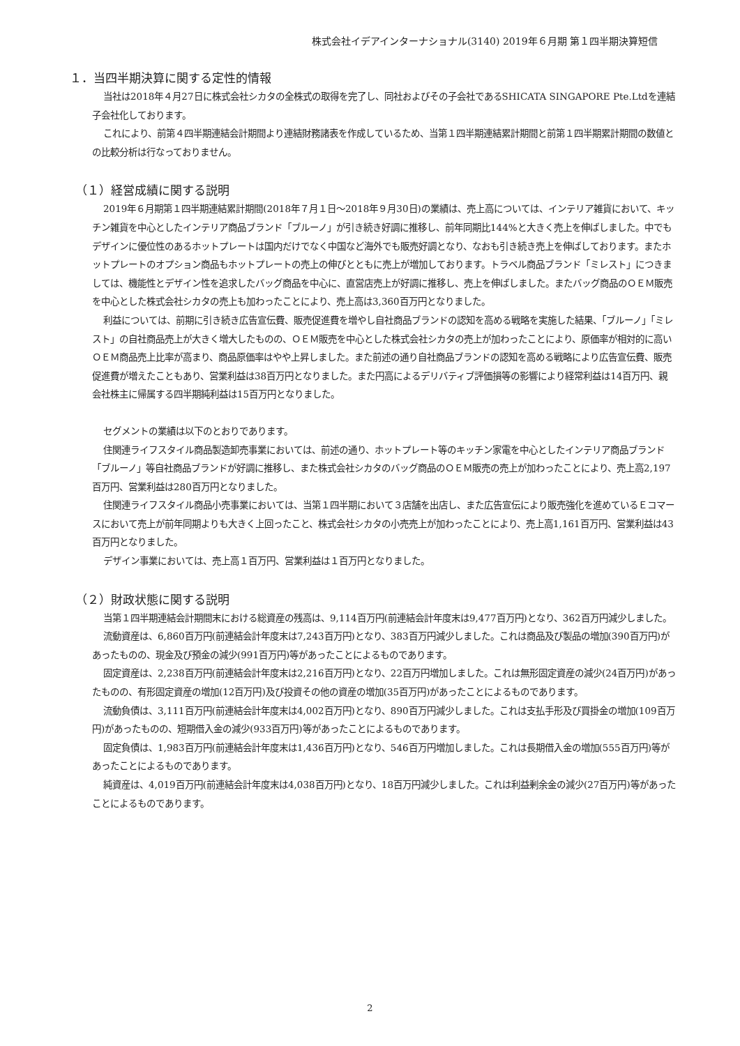株式会社イデアインターナショナル(3140) 2019年６月期 第１四半期決算短信
１．当四半期決算に関する定性的情報
当社は2018年４月27日に株式会社シカタの全株式の取得を完了し、同社およびその子会社であるSHICATA SINGAPORE Pte.Ltdを連結子会社化しております。
これにより、前第４四半期連結会計期間より連結財務諸表を作成しているため、当第１四半期連結累計期間と前第１四半期累計期間の数値との比較分析は行なっておりません。
（１）経営成績に関する説明
2019年６月期第１四半期連結累計期間(2018年７月１日～2018年９月30日)の業績は、売上高については、インテリア雑貨において、キッチン雑貨を中心としたインテリア商品ブランド「ブルーノ」が引き続き好調に推移し、前年同期比144%と大きく売上を伸ばしました。中でもデザインに優位性のあるホットプレートは国内だけでなく中国など海外でも販売好調となり、なおも引き続き売上を伸ばしております。またホットプレートのオプション商品もホットプレートの売上の伸びとともに売上が増加しております。トラベル商品ブランド「ミレスト」につきましては、機能性とデザイン性を追求したバッグ商品を中心に、直営店売上が好調に推移し、売上を伸ばしました。またバッグ商品のＯＥＭ販売を中心とした株式会社シカタの売上も加わったことにより、売上高は3,360百万円となりました。
利益については、前期に引き続き広告宣伝費、販売促進費を増やし自社商品ブランドの認知を高める戦略を実施した結果、「ブルーノ」「ミレスト」の自社商品売上が大きく増大したものの、ＯＥＭ販売を中心とした株式会社シカタの売上が加わったことにより、原価率が相対的に高いＯＥＭ商品売上比率が高まり、商品原価率はやや上昇しました。また前述の通り自社商品ブランドの認知を高める戦略により広告宣伝費、販売促進費が増えたこともあり、営業利益は38百万円となりました。また円高によるデリバティブ評価損等の影響により経常利益は14百万円、親会社株主に帰属する四半期純利益は15百万円となりました。
セグメントの業績は以下のとおりであります。
住関連ライフスタイル商品製造卸売事業においては、前述の通り、ホットプレート等のキッチン家電を中心としたインテリア商品ブランド「ブルーノ」等自社商品ブランドが好調に推移し、また株式会社シカタのバッグ商品のＯＥＭ販売の売上が加わったことにより、売上高2,197百万円、営業利益は280百万円となりました。
住関連ライフスタイル商品小売事業においては、当第１四半期において３店舗を出店し、また広告宣伝により販売強化を進めているＥコマースにおいて売上が前年同期よりも大きく上回ったこと、株式会社シカタの小売売上が加わったことにより、売上高1,161百万円、営業利益は43百万円となりました。
デザイン事業においては、売上高１百万円、営業利益は１百万円となりました。
（２）財政状態に関する説明
当第１四半期連結会計期間末における総資産の残高は、9,114百万円(前連結会計年度末は9,477百万円)となり、362百万円減少しました。
流動資産は、6,860百万円(前連結会計年度末は7,243百万円)となり、383百万円減少しました。これは商品及び製品の増加(390百万円)があったものの、現金及び預金の減少(991百万円)等があったことによるものであります。
固定資産は、2,238百万円(前連結会計年度末は2,216百万円)となり、22百万円増加しました。これは無形固定資産の減少(24百万円)があったものの、有形固定資産の増加(12百万円)及び投資その他の資産の増加(35百万円)があったことによるものであります。
流動負債は、3,111百万円(前連結会計年度末は4,002百万円)となり、890百万円減少しました。これは支払手形及び買掛金の増加(109百万円)があったものの、短期借入金の減少(933百万円)等があったことによるものであります。
固定負債は、1,983百万円(前連結会計年度末は1,436百万円)となり、546百万円増加しました。これは長期借入金の増加(555百万円)等があったことによるものであります。
純資産は、4,019百万円(前連結会計年度末は4,038百万円)となり、18百万円減少しました。これは利益剰余金の減少(27百万円)等があったことによるものであります。
2